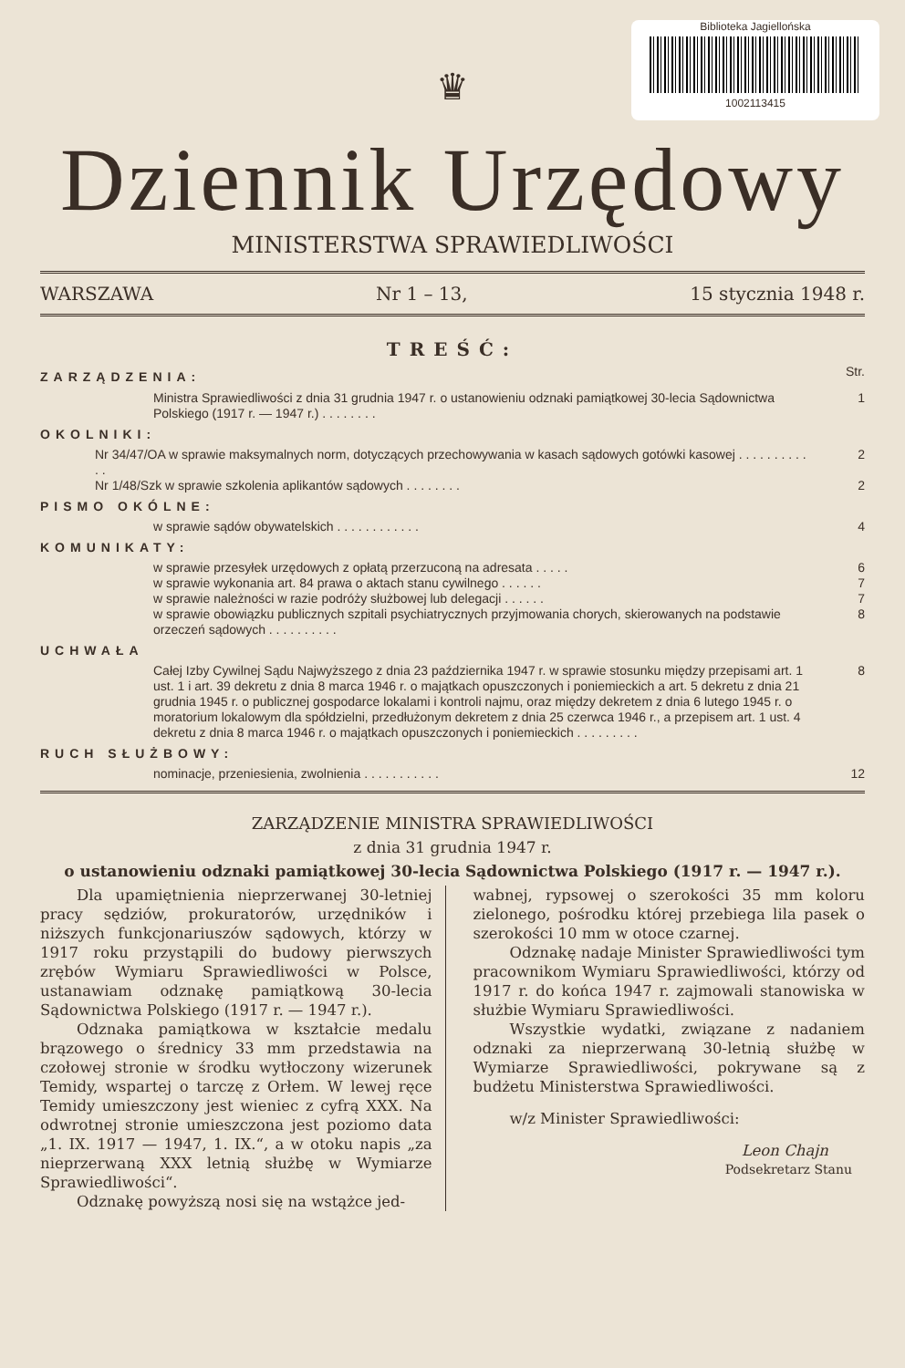Biblioteka Jagiellońska
1002113415
♛
Dziennik Urzędowy
MINISTERSTWA SPRAWIEDLIWOŚCI
WARSZAWA Nr 1 – 13, 15 stycznia 1948 r.
TREŚĆ:
ZARZĄDZENIA:
Str.
Ministra Sprawiedliwości z dnia 31 grudnia 1947 r. o ustanowieniu odznaki pamiątkowej 30-lecia Sądownictwa Polskiego (1917 r. — 1947 r.) . . . . . . . .
1
OKOLNIKI:
Nr 34/47/OA w sprawie maksymalnych norm, dotyczących przechowywania w kasach sądowych gotówki kasowej . . . . . . . . . . . .
2
Nr 1/48/Szk w sprawie szkolenia aplikantów sądowych . . . . . . . .
2
PISMO OKÓLNE:
w sprawie sądów obywatelskich . . . . . . . . . . . .
4
KOMUNIKATY:
w sprawie przesyłek urzędowych z opłatą przerzuconą na adresata . . . . .
6
w sprawie wykonania art. 84 prawa o aktach stanu cywilnego . . . . . .
7
w sprawie należności w razie podróży służbowej lub delegacji . . . . . .
7
w sprawie obowiązku publicznych szpitali psychiatrycznych przyjmowania chorych, skierowanych na podstawie orzeczeń sądowych . . . . . . . . . .
8
UCHWAŁA
Całej Izby Cywilnej Sądu Najwyższego z dnia 23 października 1947 r. w sprawie stosunku między przepisami art. 1 ust. 1 i art. 39 dekretu z dnia 8 marca 1946 r. o majątkach opuszczonych i poniemieckich a art. 5 dekretu z dnia 21 grudnia 1945 r. o publicznej gospodarce lokalami i kontroli najmu, oraz między dekretem z dnia 6 lutego 1945 r. o moratorium lokalowym dla spółdzielni, przedłużonym dekretem z dnia 25 czerwca 1946 r., a przepisem art. 1 ust. 4 dekretu z dnia 8 marca 1946 r. o majątkach opuszczonych i poniemieckich . . . . . . . . .
8
RUCH SŁUŻBOWY:
nominacje, przeniesienia, zwolnienia . . . . . . . . . . .
12
ZARZĄDZENIE MINISTRA SPRAWIEDLIWOŚCI
z dnia 31 grudnia 1947 r.
o ustanowieniu odznaki pamiątkowej 30-lecia Sądownictwa Polskiego (1917 r. — 1947 r.).
Dla upamiętnienia nieprzerwanej 30-letniej pracy sędziów, prokuratorów, urzędników i niższych funkcjonariuszów sądowych, którzy w 1917 roku przystąpili do budowy pierwszych zrębów Wymiaru Sprawiedliwości w Polsce, ustanawiam odznakę pamiątkową 30-lecia Sądownictwa Polskiego (1917 r. — 1947 r.).
Odznaka pamiątkowa w kształcie medalu brązowego o średnicy 33 mm przedstawia na czołowej stronie w środku wytłoczony wizerunek Temidy, wspartej o tarczę z Orłem. W lewej ręce Temidy umieszczony jest wieniec z cyfrą XXX. Na odwrotnej stronie umieszczona jest poziomo data „1. IX. 1917 — 1947, 1. IX.“, a w otoku napis „za nieprzerwaną XXX letnią służbę w Wymiarze Sprawiedliwości“.
Odznakę powyższą nosi się na wstążce jed-
wabnej, rypsowej o szerokości 35 mm koloru zielonego, pośrodku której przebiega lila pasek o szerokości 10 mm w otoce czarnej.
Odznakę nadaje Minister Sprawiedliwości tym pracownikom Wymiaru Sprawiedliwości, którzy od 1917 r. do końca 1947 r. zajmowali stanowiska w służbie Wymiaru Sprawiedliwości.
Wszystkie wydatki, związane z nadaniem odznaki za nieprzerwaną 30-letnią służbę w Wymiarze Sprawiedliwości, pokrywane są z budżetu Ministerstwa Sprawiedliwości.
w/z Minister Sprawiedliwości:
Leon Chajn
Podsekretarz Stanu